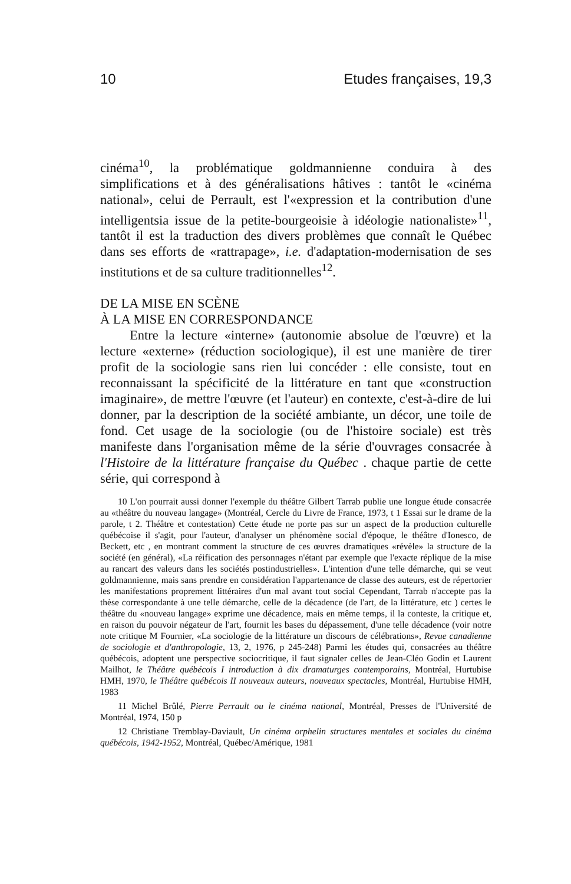10 Etudes françaises, 19,3
cinéma<sup>10</sup>, la problématique goldmannienne conduira à des simplifications et à des généralisations hâtives : tantôt le «cinéma national», celui de Perrault, est l'«expression et la contribution d'une intelligentsia issue de la petite-bourgeoisie à idéologie nationaliste»<sup>11</sup>, tantôt il est la traduction des divers problèmes que connaît le Québec dans ses efforts de «rattrapage», i.e. d'adaptation-modernisation de ses institutions et de sa culture traditionnelles<sup>12</sup>.
DE LA MISE EN SCÈNE
À LA MISE EN CORRESPONDANCE
Entre la lecture «interne» (autonomie absolue de l'œuvre) et la lecture «externe» (réduction sociologique), il est une manière de tirer profit de la sociologie sans rien lui concéder : elle consiste, tout en reconnaissant la spécificité de la littérature en tant que «construction imaginaire», de mettre l'œuvre (et l'auteur) en contexte, c'est-à-dire de lui donner, par la description de la société ambiante, un décor, une toile de fond. Cet usage de la sociologie (ou de l'histoire sociale) est très manifeste dans l'organisation même de la série d'ouvrages consacrée à l'Histoire de la littérature française du Québec . chaque partie de cette série, qui correspond à
10 L'on pourrait aussi donner l'exemple du théâtre Gilbert Tarrab publie une longue étude consacrée au «théâtre du nouveau langage» (Montréal, Cercle du Livre de France, 1973, t 1 Essai sur le drame de la parole, t 2. Théâtre et contestation) Cette étude ne porte pas sur un aspect de la production culturelle québécoise il s'agit, pour l'auteur, d'analyser un phénomène social d'époque, le théâtre d'Ionesco, de Beckett, etc , en montrant comment la structure de ces œuvres dramatiques «révèle» la structure de la société (en général), «La réification des personnages n'étant par exemple que l'exacte réplique de la mise au rancart des valeurs dans les sociétés postindustrielles». L'intention d'une telle démarche, qui se veut goldmannienne, mais sans prendre en considération l'appartenance de classe des auteurs, est de répertorier les manifestations proprement littéraires d'un mal avant tout social Cependant, Tarrab n'accepte pas la thèse correspondante à une telle démarche, celle de la décadence (de l'art, de la littérature, etc ) certes le théâtre du «nouveau langage» exprime une décadence, mais en même temps, il la conteste, la critique et, en raison du pouvoir négateur de l'art, fournit les bases du dépassement, d'une telle décadence (voir notre note critique M Fournier, «La sociologie de la littérature un discours de célébrations», Revue canadienne de sociologie et d'anthropologie, 13, 2, 1976, p 245-248) Parmi les études qui, consacrées au théâtre québécois, adoptent une perspective sociocritique, il faut signaler celles de Jean-Cléo Godin et Laurent Mailhot, le Théâtre québécois I introduction à dix dramaturges contemporains, Montréal, Hurtubise HMH, 1970, le Théâtre québécois II nouveaux auteurs, nouveaux spectacles, Montréal, Hurtubise HMH, 1983
11 Michel Brûlé, Pierre Perrault ou le cinéma national, Montréal, Presses de l'Université de Montréal, 1974, 150 p
12 Christiane Tremblay-Daviault, Un cinéma orphelin structures mentales et sociales du cinéma québécois, 1942-1952, Montréal, Québec/Amérique, 1981